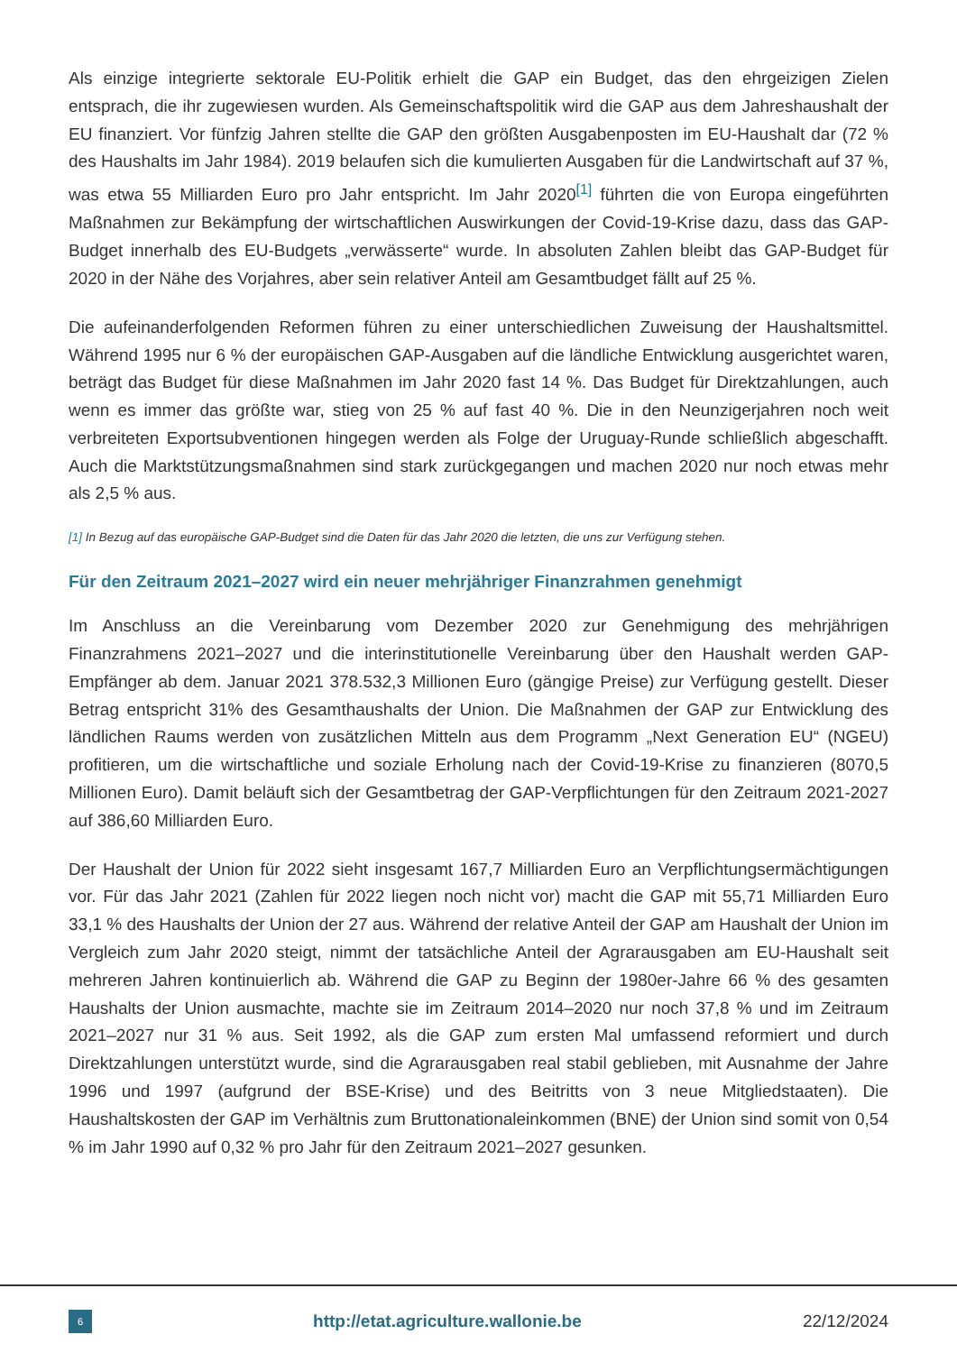Als einzige integrierte sektorale EU-Politik erhielt die GAP ein Budget, das den ehrgeizigen Zielen entsprach, die ihr zugewiesen wurden. Als Gemeinschaftspolitik wird die GAP aus dem Jahreshaushalt der EU finanziert. Vor fünfzig Jahren stellte die GAP den größten Ausgabenposten im EU-Haushalt dar (72 % des Haushalts im Jahr 1984). 2019 belaufen sich die kumulierten Ausgaben für die Landwirtschaft auf 37 %, was etwa 55 Milliarden Euro pro Jahr entspricht. Im Jahr 2020<sup>[1]</sup> führten die von Europa eingeführten Maßnahmen zur Bekämpfung der wirtschaftlichen Auswirkungen der Covid-19-Krise dazu, dass das GAP-Budget innerhalb des EU-Budgets „verwässerte“ wurde. In absoluten Zahlen bleibt das GAP-Budget für 2020 in der Nähe des Vorjahres, aber sein relativer Anteil am Gesamtbudget fällt auf 25 %.
Die aufeinanderfolgenden Reformen führen zu einer unterschiedlichen Zuweisung der Haushaltsmittel. Während 1995 nur 6 % der europäischen GAP-Ausgaben auf die ländliche Entwicklung ausgerichtet waren, beträgt das Budget für diese Maßnahmen im Jahr 2020 fast 14 %. Das Budget für Direktzahlungen, auch wenn es immer das größte war, stieg von 25 % auf fast 40 %. Die in den Neunzigerjahren noch weit verbreiteten Exportsubventionen hingegen werden als Folge der Uruguay-Runde schließlich abgeschafft. Auch die Marktstützungsmaßnahmen sind stark zurückgegangen und machen 2020 nur noch etwas mehr als 2,5 % aus.
[1] In Bezug auf das europäische GAP-Budget sind die Daten für das Jahr 2020 die letzten, die uns zur Verfügung stehen.
Für den Zeitraum 2021–2027 wird ein neuer mehrjähriger Finanzrahmen genehmigt
Im Anschluss an die Vereinbarung vom Dezember 2020 zur Genehmigung des mehrjährigen Finanzrahmens 2021–2027 und die interinstitutionelle Vereinbarung über den Haushalt werden GAP-Empfänger ab dem. Januar 2021 378.532,3 Millionen Euro (gängige Preise) zur Verfügung gestellt. Dieser Betrag entspricht 31% des Gesamthaushalts der Union. Die Maßnahmen der GAP zur Entwicklung des ländlichen Raums werden von zusätzlichen Mitteln aus dem Programm „Next Generation EU“ (NGEU) profitieren, um die wirtschaftliche und soziale Erholung nach der Covid-19-Krise zu finanzieren (8070,5 Millionen Euro). Damit beläuft sich der Gesamtbetrag der GAP-Verpflichtungen für den Zeitraum 2021-2027 auf 386,60 Milliarden Euro.
Der Haushalt der Union für 2022 sieht insgesamt 167,7 Milliarden Euro an Verpflichtungsermächtigungen vor. Für das Jahr 2021 (Zahlen für 2022 liegen noch nicht vor) macht die GAP mit 55,71 Milliarden Euro 33,1 % des Haushalts der Union der 27 aus. Während der relative Anteil der GAP am Haushalt der Union im Vergleich zum Jahr 2020 steigt, nimmt der tatsächliche Anteil der Agrarausgaben am EU-Haushalt seit mehreren Jahren kontinuierlich ab. Während die GAP zu Beginn der 1980er-Jahre 66 % des gesamten Haushalts der Union ausmachte, machte sie im Zeitraum 2014–2020 nur noch 37,8 % und im Zeitraum 2021–2027 nur 31 % aus. Seit 1992, als die GAP zum ersten Mal umfassend reformiert und durch Direktzahlungen unterstützt wurde, sind die Agrarausgaben real stabil geblieben, mit Ausnahme der Jahre 1996 und 1997 (aufgrund der BSE-Krise) und des Beitritts von 3 neue Mitgliedstaaten). Die Haushaltskosten der GAP im Verhältnis zum Bruttonationaleinkommen (BNE) der Union sind somit von 0,54 % im Jahr 1990 auf 0,32 % pro Jahr für den Zeitraum 2021–2027 gesunken.
6
http://etat.agriculture.wallonie.be
22/12/2024